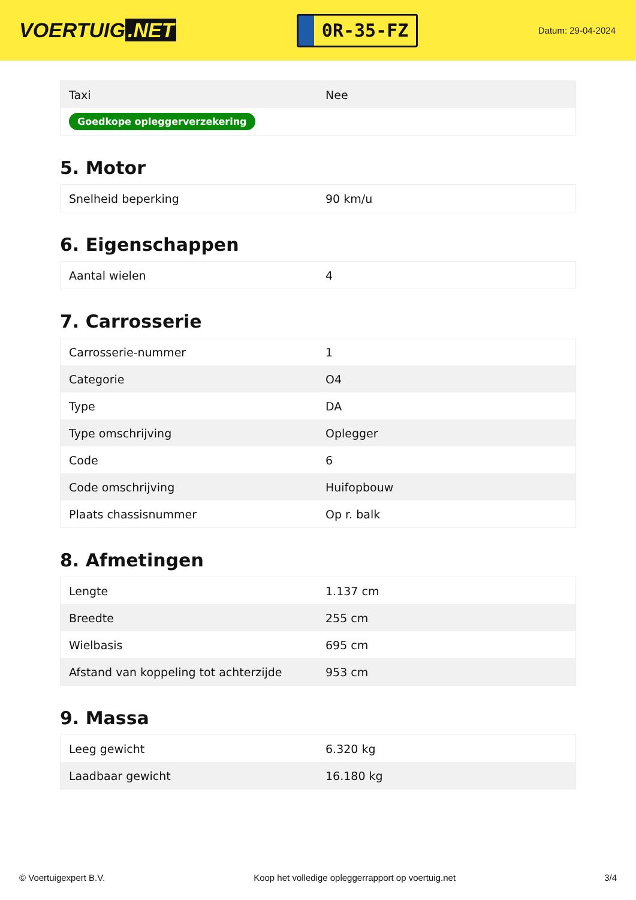VOERTUIG.NET
0R-35-FZ
Datum: 29-04-2024
| Taxi | Nee |
| Goedkope opleggerverzekering | |
5. Motor
| Snelheid beperking | 90 km/u |
6. Eigenschappen
| Aantal wielen | 4 |
7. Carrosserie
| Carrosserie-nummer | 1 |
| Categorie | O4 |
| Type | DA |
| Type omschrijving | Oplegger |
| Code | 6 |
| Code omschrijving | Huifopbouw |
| Plaats chassisnummer | Op r. balk |
8. Afmetingen
| Lengte | 1.137 cm |
| Breedte | 255 cm |
| Wielbasis | 695 cm |
| Afstand van koppeling tot achterzijde | 953 cm |
9. Massa
| Leeg gewicht | 6.320 kg |
| Laadbaar gewicht | 16.180 kg |
© Voertuigexpert B.V. Koop het volledige opleggerrapport op voertuig.net 3/4